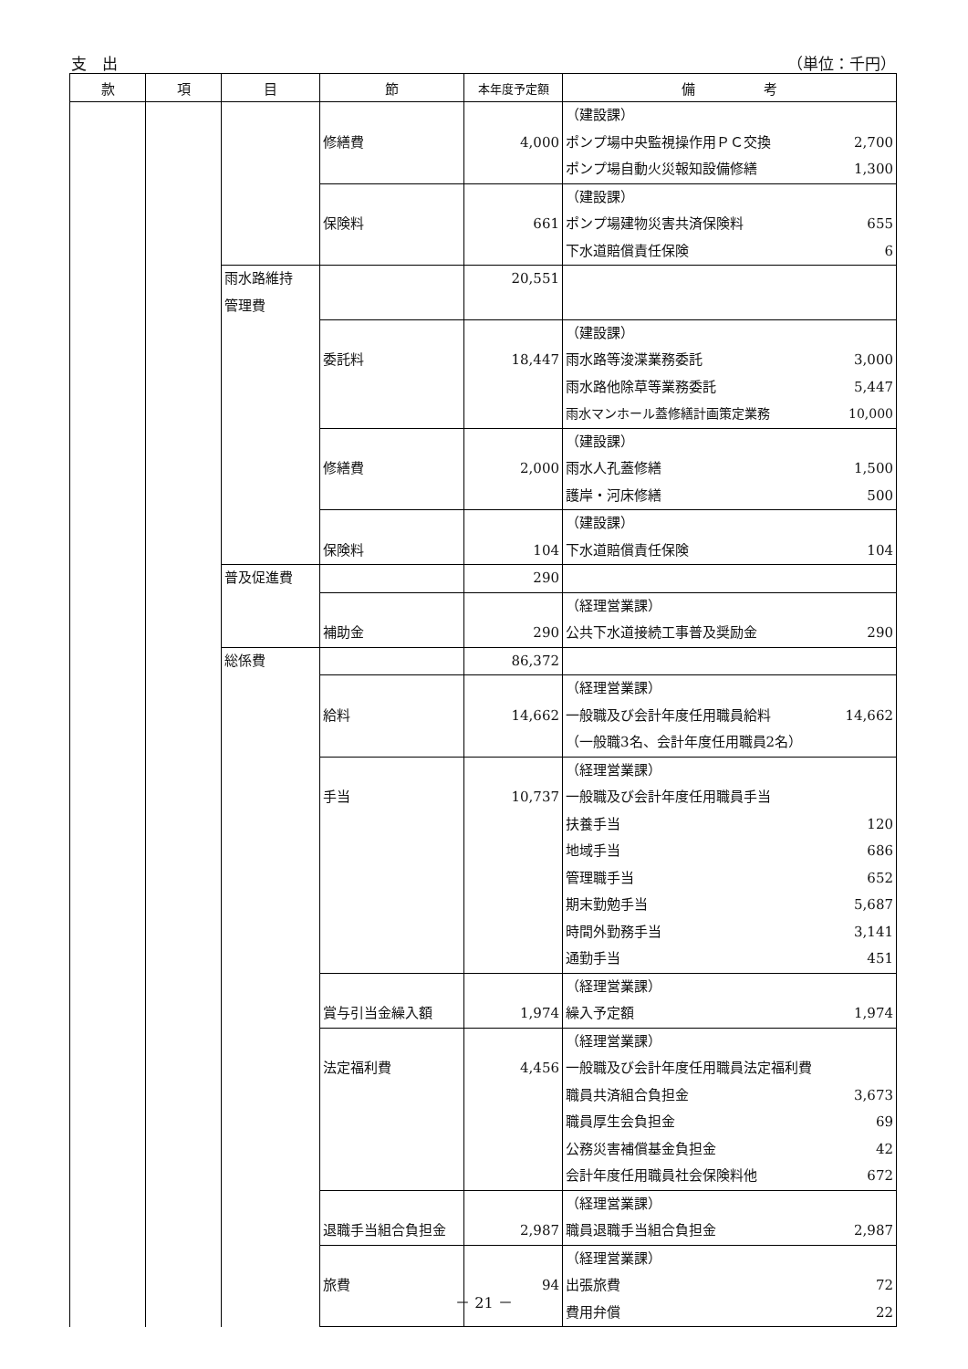支　出 （単位：千円）
| 款 | 項 | 目 | 節 | 本年度予定額 | 備 考 |
| --- | --- | --- | --- | --- | --- |
| | | | 修繕費 | 4,000 | （建設課） ポンプ場中央監視操作用ＰＣ交換 2,700 ポンプ場自動火災報知設備修繕 1,300 |
| | | | 保険料 | 661 | （建設課） ポンプ場建物災害共済保険料 655 下水道賠償責任保険 6 |
| | | 雨水路維持 管理費 | | 20,551 | |
| | | | 委託料 | 18,447 | （建設課） 雨水路等浚渫業務委託 3,000 雨水路他除草等業務委託 5,447 雨水マンホール蓋修繕計画策定業務 10,000 |
| | | | 修繕費 | 2,000 | （建設課） 雨水人孔蓋修繕 1,500 護岸・河床修繕 500 |
| | | | 保険料 | 104 | （建設課） 下水道賠償責任保険 104 |
| | | 普及促進費 | | 290 | |
| | | | 補助金 | 290 | （経理営業課） 公共下水道接続工事普及奨励金 290 |
| | | 総係費 | | 86,372 | |
| | | | 給料 | 14,662 | （経理営業課） 一般職及び会計年度任用職員給料 14,662 （一般職3名、会計年度任用職員2名） |
| | | | 手当 | 10,737 | （経理営業課） 一般職及び会計年度任用職員手当 扶養手当 120 地域手当 686 管理職手当 652 期末勤勉手当 5,687 時間外勤務手当 3,141 通勤手当 451 |
| | | | 賞与引当金繰入額 | 1,974 | （経理営業課） 繰入予定額 1,974 |
| | | | 法定福利費 | 4,456 | （経理営業課） 一般職及び会計年度任用職員法定福利費 職員共済組合負担金 3,673 職員厚生会負担金 69 公務災害補償基金負担金 42 会計年度任用職員社会保険料他 672 |
| | | | 退職手当組合負担金 | 2,987 | （経理営業課） 職員退職手当組合負担金 2,987 |
| | | | 旅費 | 94 | （経理営業課） 出張旅費 72 費用弁償 22 |
－ 21 －